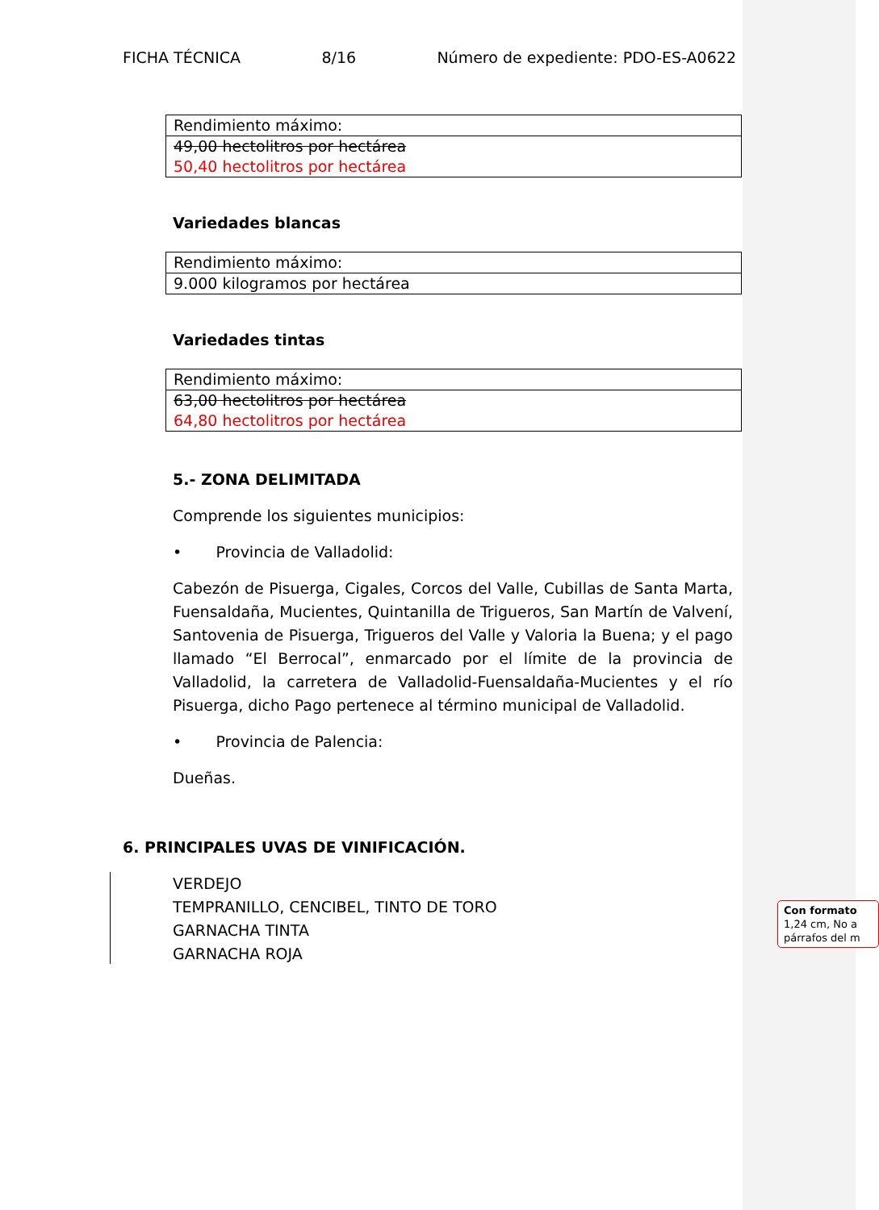FICHA TÉCNICA 8/16 Número de expediente: PDO-ES-A0622
| Rendimiento máximo: |
| 49,00 hectolitros por hectárea 50,40 hectolitros por hectárea |
Variedades blancas
| Rendimiento máximo: |
| 9.000 kilogramos por hectárea |
Variedades tintas
| Rendimiento máximo: |
| 63,00 hectolitros por hectárea 64,80 hectolitros por hectárea |
5.- ZONA DELIMITADA
Comprende los siguientes municipios:
• Provincia de Valladolid:
Cabezón de Pisuerga, Cigales, Corcos del Valle, Cubillas de Santa Marta, Fuensaldaña, Mucientes, Quintanilla de Trigueros, San Martín de Valvení, Santovenia de Pisuerga, Trigueros del Valle y Valoria la Buena; y el pago llamado “El Berrocal”, enmarcado por el límite de la provincia de Valladolid, la carretera de Valladolid-Fuensaldaña-Mucientes y el río Pisuerga, dicho Pago pertenece al término municipal de Valladolid.
• Provincia de Palencia:
Dueñas.
6. PRINCIPALES UVAS DE VINIFICACIÓN.
VERDEJO
TEMPRANILLO, CENCIBEL, TINTO DE TORO
GARNACHA TINTA
GARNACHA ROJA
Con formato 1,24 cm, No a párrafos del m